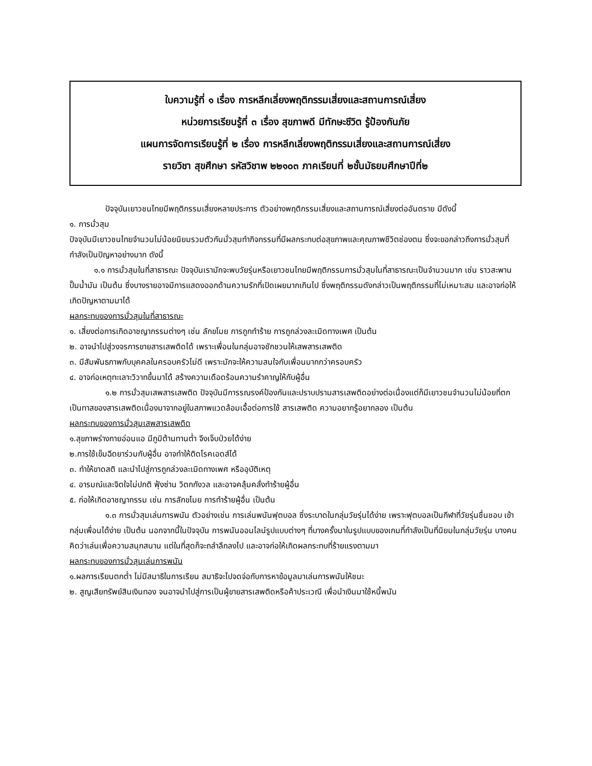ใบความรู้ที่ ๑ เรื่อง การหลีกเลี่ยงพฤติกรรมเสี่ยงและสถานการณ์เสี่ยง
หน่วยการเรียนรู้ที่ ๓ เรื่อง สุขภาพดี มีทักษะชีวิต รู้ป้องกันภัย
แผนการจัดการเรียนรู้ที่ ๒ เรื่อง การหลีกเลี่ยงพฤติกรรมเสี่ยงและสถานการณ์เสี่ยง
รายวิชา สุขศึกษา รหัสวิชาพ ๒๒๑๐๓ ภาคเรียนที่ ๒ชั้นมัธยมศึกษาปีที่๒
ปัจจุบันเยาวชนไทยมีพฤติกรรมเสี่ยงหลายประการ ตัวอย่างพฤติกรรมเสี่ยงและสถานการณ์เสี่ยงต่ออันตราย มีดังนี้
๑. การมั่วสุม
ปัจจุบันมีเยาวชนไทยจำนวนไม่น้อยนิยมรวมตัวกันมั่วสุมทำกิจกรรมที่มีผลกระทบต่อสุขภาพและคุณภาพชีวิตช่องตน ซึ่งจะขอกล่าวถึงการมั่วสุมที่กำลังเป็นปัญหาอย่างมาก ดังนี้
๑.๑ การมั่วสุมในที่สาธารณะ ปัจจุบันเรามักจะพบวัยรุ่นหรือเยาวชนไทยมีพฤติกรรมการมั่วสุมในที่สาธารณะเป็นจำนวนมาก เช่น ราวสะพาน ปั๊มน้ำมัน เป็นต้น ซึ่งบางรายอาจมีการแสดงออกด้านความรักที่เปิดเผยมากเกินไป ซึ่งพฤติกรรมดังกล่าวเป็นพฤติกรรมที่ไม่เหมาะสม และอาจก่อให้เกิดปัญหาตามมาได้
ผลกระทบของการมั่วสุมในที่สาธารณะ
๑. เสี่ยงต่อการเกิดอาชญากรรมต่างๆ เช่น ลักขโมย การถูกทำร้าย การถูกล่วงละเมิดทางเพศ เป็นต้น
๒. อาจนำไปสู่วงจรการขายสารเสพติดได้ เพราะเพื่อนในกลุ่มอาจชักชวนให้เสพสารเสพติด
๓. มีสัมพันธภาพกับบุคคลในครอบครัวไม่ดี เพราะมักจะให้ความสนใจกับเพื่อนมากกว่าครอบครัว
๔. อาจก่อเหตุทะเลาะวิวาทขึ้นมาได้ สร้างความเดือดร้อนความรำคาญให้กับผู้อื่น
๑.๒ การมั่วสุมเสพสารเสพติด ปัจจุบันมีการรณรงค์ป้องกันและปราบปรามสารเสพติดอย่างต่อเนื่องแต่ก็มีเยาวชนจำนวนไม่น้อยที่ตกเป็นทาสของสารเสพติดเนื่องมาจากอยู่ในสภาพแวดล้อมเอื้อต่อการใช้ สารเสพติด ความอยากรู้อยากลอง เป็นต้น
ผลกระทบของการมั่วสุมเสพสารเสพติด
๑.สุขภาพร่างกายอ่อนแอ มีภูมิต้านทานต่ำ จึงเจ็บป่วยได้ง่าย
๒.การใช้เข็มฉีดยาร่วมกับผู้อื่น อาจทำให้ติดโรคเอดส์ได้
๓. ทำให้ขาดสติ และนำไปสู่การถูกล่วงละเมิดทางเพศ หรืออุบัติเหตุ
๔. อารมณ์และจิตใจไม่ปกติ ฟุ้งซ่าน วิตกกังวล และอาจคลุ้มคลั่งทำร้ายผู้อื่น
๕. ก่อให้เกิดอาชญากรรม เช่น การลักขโมย การทำร้ายผู้อื่น เป็นต้น
๑.๓ การมั่วสุมเล่นการพนัน ตัวอย่างเช่น การเล่นพนันฟุตบอล ซึ่งระบาดในกลุ่มวัยรุ่นได้ง่าย เพราะฟุตบอลเป็นกีฬาที่วัยรุ่นชื่นชอบ เข้ากลุ่มเพื่อนได้ง่าย เป็นต้น นอกจากนี้ในปัจจุบัน การพนันออนไลน์รูปแบบต่างๆ ที่บางครั้งมาในรูปแบบของเกมที่กำลังเป็นที่นิยมในกลุ่มวัยรุ่น บางคนคิดว่าเล่นเพื่อความสนุกสนาน แต่ในที่สุดก็จะถลำลึกลงไป และอาจก่อให้เกิดผลกระทบที่ร้ายแรงตามมา
ผลกระทบของการมั่วสุมเล่นการพนัน
๑.ผลการเรียนตกต่ำ ไม่มีสมาธิในการเรียน สมาธิจะไปจดจ่อกับการหาข้อมูลมาเล่นการพนันให้ชนะ
๒. สูญเสียทรัพย์สินเงินทอง จนอาจนำไปสู่การเป็นผู้ขายสารเสพติดหรือค้าประเวณี เพื่อนำเงินมาใช้หนี้พนัน